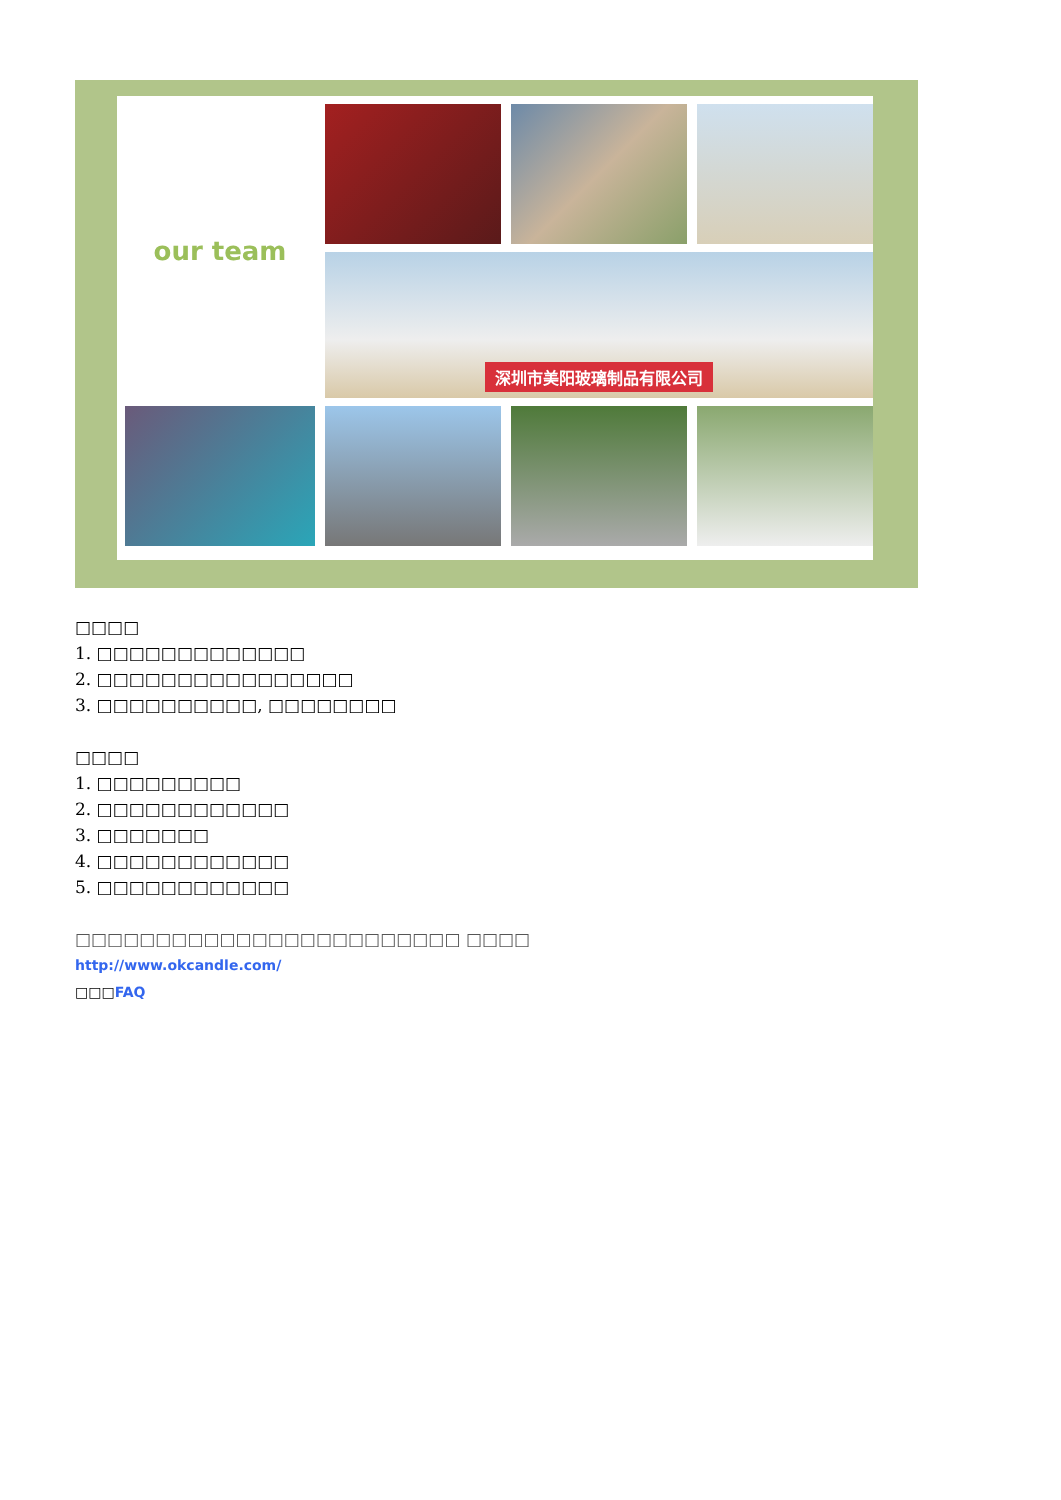our team
深圳市美阳玻璃制品有限公司
□□□□
1. □□□□□□□□□□□□□
2. □□□□□□□□□□□□□□□□
3. □□□□□□□□□□, □□□□□□□□
□□□□
1. □□□□□□□□□
2. □□□□□□□□□□□□
3. □□□□□□□
4. □□□□□□□□□□□□
5. □□□□□□□□□□□□
□□□□□□□□□□□□□□□□□□□□□□□□ □□□□
http://www.okcandle.com/
□□□FAQ